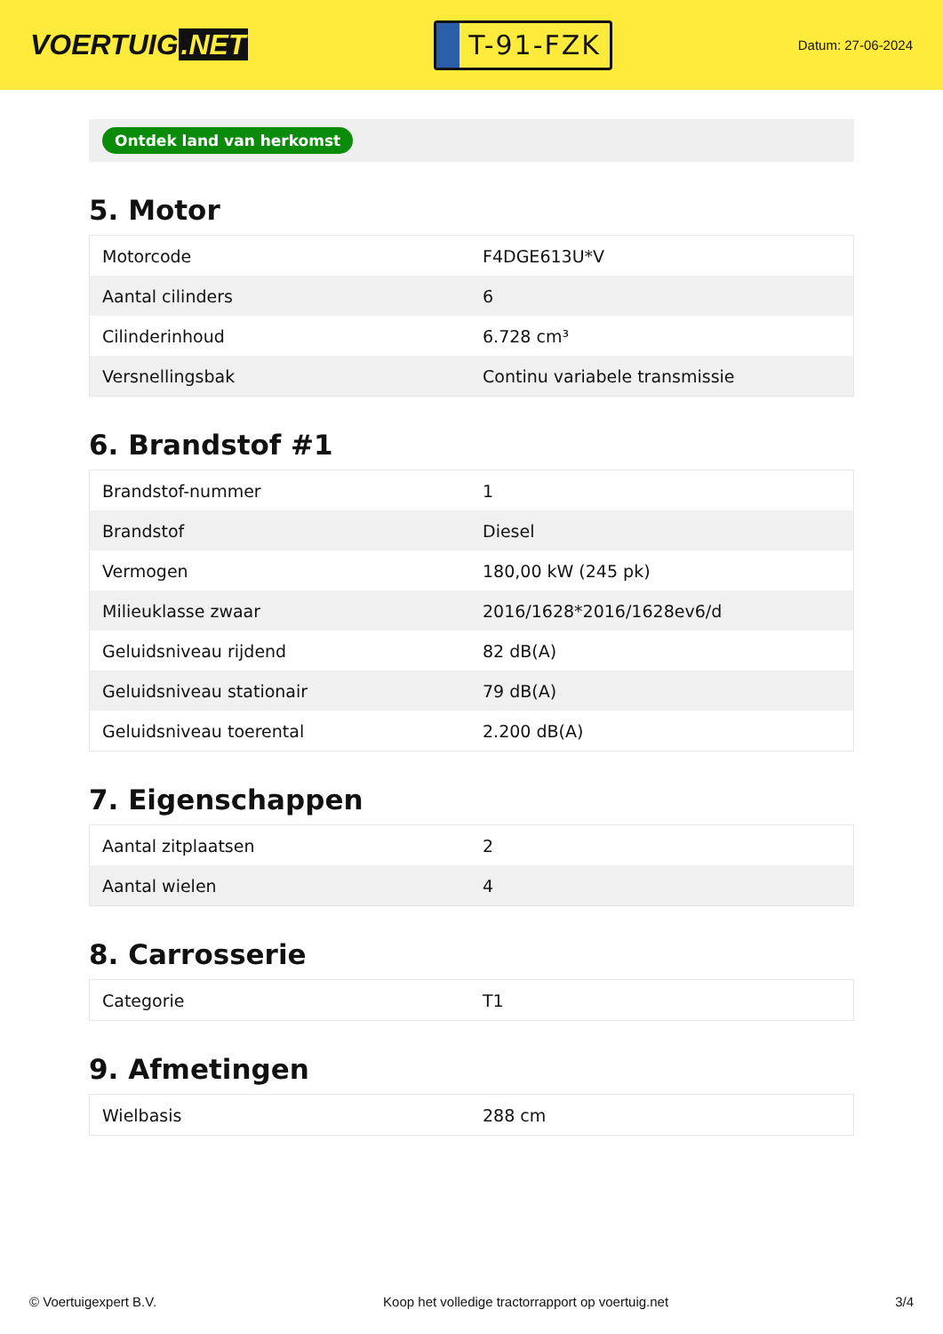VOERTUIG.NET
T-91-FZK
Datum: 27-06-2024
Ontdek land van herkomst
5. Motor
| Motorcode | F4DGE613U*V |
| Aantal cilinders | 6 |
| Cilinderinhoud | 6.728 cm³ |
| Versnellingsbak | Continu variabele transmissie |
6. Brandstof #1
| Brandstof-nummer | 1 |
| Brandstof | Diesel |
| Vermogen | 180,00 kW (245 pk) |
| Milieuklasse zwaar | 2016/1628*2016/1628ev6/d |
| Geluidsniveau rijdend | 82 dB(A) |
| Geluidsniveau stationair | 79 dB(A) |
| Geluidsniveau toerental | 2.200 dB(A) |
7. Eigenschappen
| Aantal zitplaatsen | 2 |
| Aantal wielen | 4 |
8. Carrosserie
| Categorie | T1 |
9. Afmetingen
| Wielbasis | 288 cm |
© Voertuigexpert B.V. Koop het volledige tractorrapport op voertuig.net 3/4